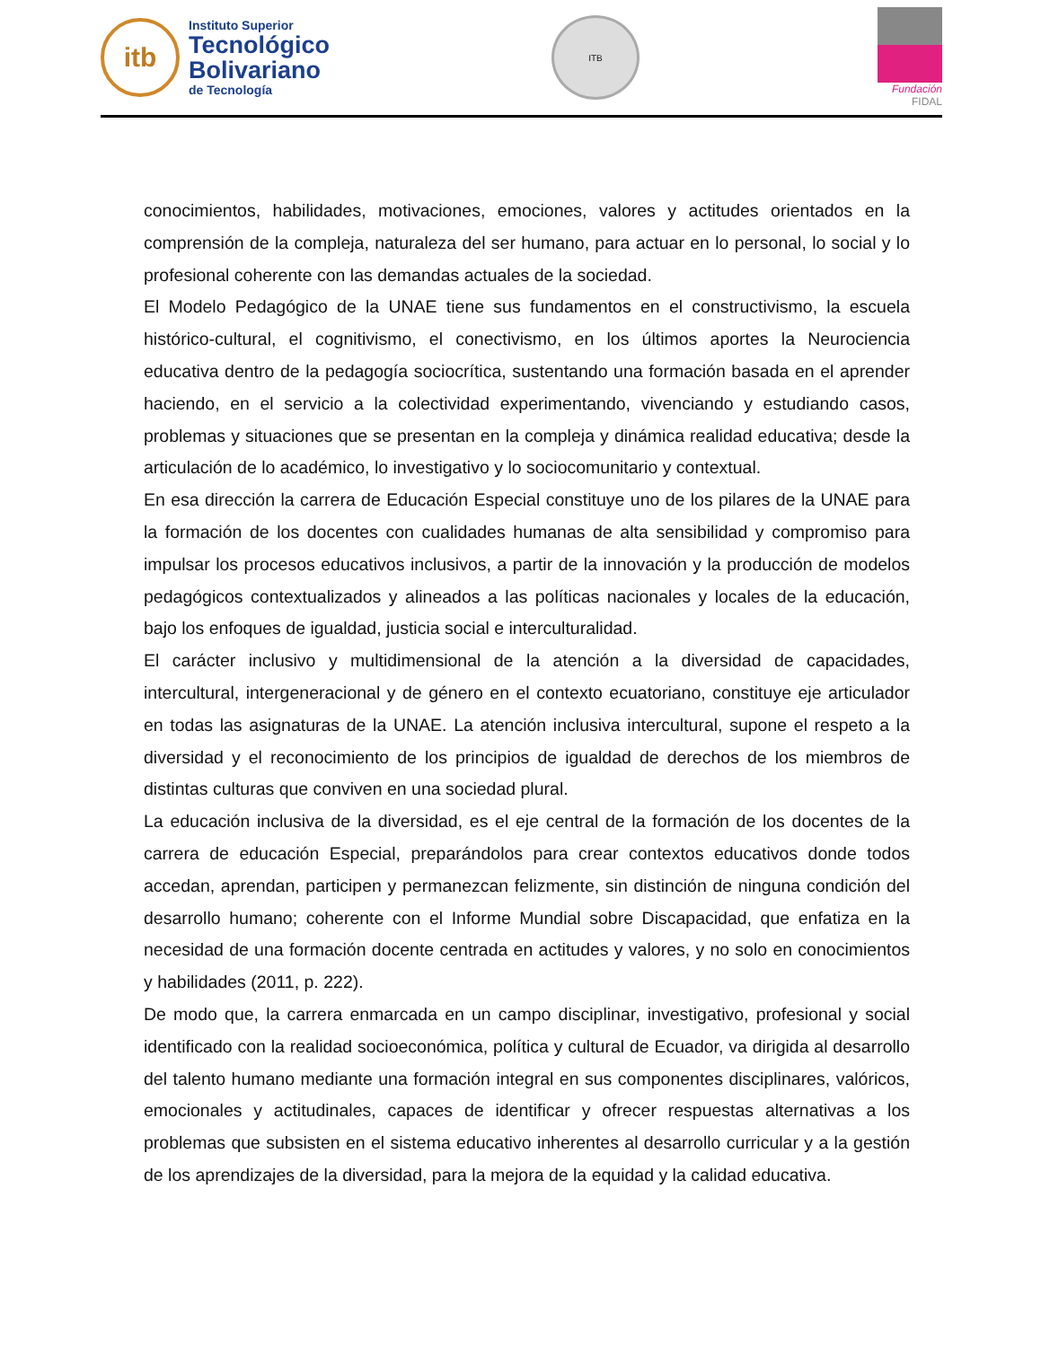itb
Instituto Superior
Tecnológico
Bolivariano
de Tecnología
ITB
Fundación FIDAL
conocimientos, habilidades, motivaciones, emociones, valores y actitudes orientados en la comprensión de la compleja, naturaleza del ser humano, para actuar en lo personal, lo social y lo profesional coherente con las demandas actuales de la sociedad.
El Modelo Pedagógico de la UNAE tiene sus fundamentos en el constructivismo, la escuela histórico-cultural, el cognitivismo, el conectivismo, en los últimos aportes la Neurociencia educativa dentro de la pedagogía sociocrítica, sustentando una formación basada en el aprender haciendo, en el servicio a la colectividad experimentando, vivenciando y estudiando casos, problemas y situaciones que se presentan en la compleja y dinámica realidad educativa; desde la articulación de lo académico, lo investigativo y lo sociocomunitario y contextual.
En esa dirección la carrera de Educación Especial constituye uno de los pilares de la UNAE para la formación de los docentes con cualidades humanas de alta sensibilidad y compromiso para impulsar los procesos educativos inclusivos, a partir de la innovación y la producción de modelos pedagógicos contextualizados y alineados a las políticas nacionales y locales de la educación, bajo los enfoques de igualdad, justicia social e interculturalidad.
El carácter inclusivo y multidimensional de la atención a la diversidad de capacidades, intercultural, intergeneracional y de género en el contexto ecuatoriano, constituye eje articulador en todas las asignaturas de la UNAE. La atención inclusiva intercultural, supone el respeto a la diversidad y el reconocimiento de los principios de igualdad de derechos de los miembros de distintas culturas que conviven en una sociedad plural.
La educación inclusiva de la diversidad, es el eje central de la formación de los docentes de la carrera de educación Especial, preparándolos para crear contextos educativos donde todos accedan, aprendan, participen y permanezcan felizmente, sin distinción de ninguna condición del desarrollo humano; coherente con el Informe Mundial sobre Discapacidad, que enfatiza en la necesidad de una formación docente centrada en actitudes y valores, y no solo en conocimientos y habilidades (2011, p. 222).
De modo que, la carrera enmarcada en un campo disciplinar, investigativo, profesional y social identificado con la realidad socioeconómica, política y cultural de Ecuador, va dirigida al desarrollo del talento humano mediante una formación integral en sus componentes disciplinares, valóricos, emocionales y actitudinales, capaces de identificar y ofrecer respuestas alternativas a los problemas que subsisten en el sistema educativo inherentes al desarrollo curricular y a la gestión de los aprendizajes de la diversidad, para la mejora de la equidad y la calidad educativa.